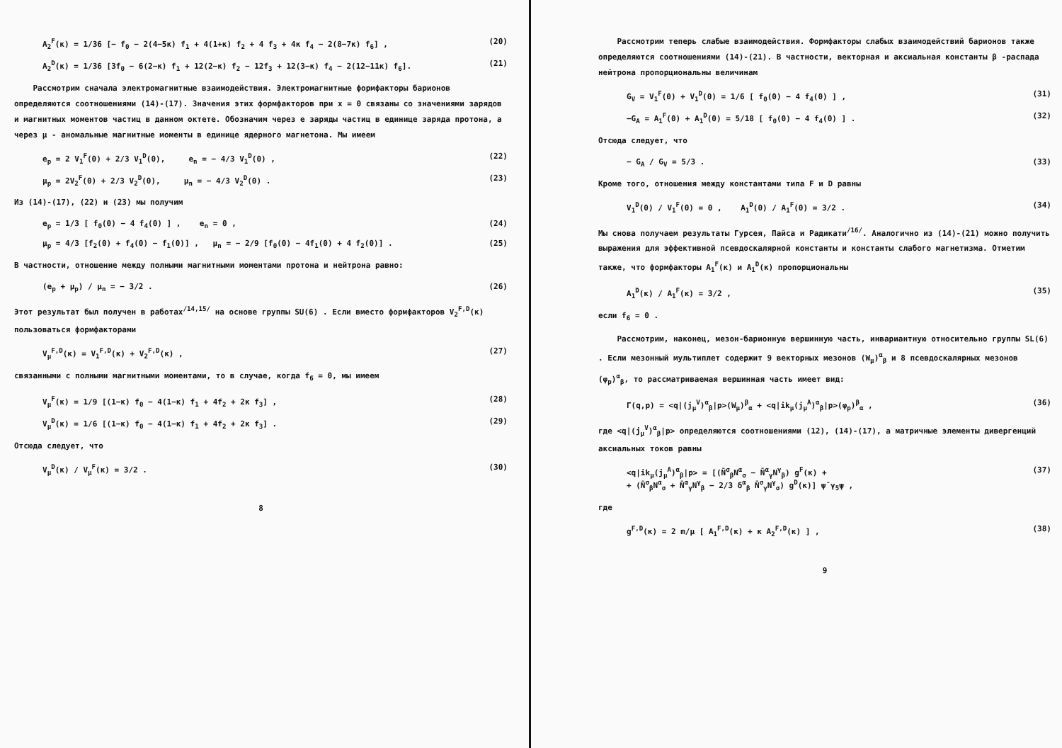A<sub>2</sub><sup>F</sup>(κ) = 1/36 [− f<sub>0</sub> − 2(4−5κ) f<sub>1</sub> + 4(1+κ) f<sub>2</sub> + 4 f<sub>3</sub> + 4κ f<sub>4</sub> − 2(8−7κ) f<sub>6</sub>] , (20)
A<sub>2</sub><sup>D</sup>(κ) = 1/36 [3f<sub>0</sub> − 6(2−κ) f<sub>1</sub> + 12(2−κ) f<sub>2</sub> − 12f<sub>3</sub> + 12(3−κ) f<sub>4</sub> − 2(12−11κ) f<sub>6</sub>]. (21)
Рассмотрим сначала электромагнитные взаимодействия. Электромагнитные формфакторы барионов определяются соотношениями (14)-(17). Значения этих формфакторов при x = 0 связаны со значениями зарядов и магнитных моментов частиц в данном октете. Обозначим через e заряды частиц в единице заряда протона, а через μ - аномальные магнитные моменты в единице ядерного магнетона. Мы имеем
e<sub>p</sub> = 2 V<sub>1</sub><sup>F</sup>(0) + 2/3 V<sub>1</sub><sup>D</sup>(0), e<sub>n</sub> = − 4/3 V<sub>1</sub><sup>D</sup>(0) , (22)
μ<sub>p</sub> = 2V<sub>2</sub><sup>F</sup>(0) + 2/3 V<sub>2</sub><sup>D</sup>(0), μ<sub>n</sub> = − 4/3 V<sub>2</sub><sup>D</sup>(0) . (23)
Из (14)-(17), (22) и (23) мы получим
e<sub>p</sub> = 1/3 [ f<sub>0</sub>(0) − 4 f<sub>4</sub>(0) ] , e<sub>n</sub> = 0 , (24)
μ<sub>p</sub> = 4/3 [f<sub>2</sub>(0) + f<sub>4</sub>(0) − f<sub>1</sub>(0)] , μ<sub>n</sub> = − 2/9 [f<sub>0</sub>(0) − 4f<sub>1</sub>(0) + 4 f<sub>2</sub>(0)] . (25)
В частности, отношение между полными магнитными моментами протона и нейтрона равно:
(e<sub>p</sub> + μ<sub>p</sub>) / μ<sub>n</sub> = − 3/2 . (26)
Этот результат был получен в работах<sup>/14,15/</sup> на основе группы SU(6) . Если вместо формфакторов V<sub>2</sub><sup>F,D</sup>(κ) пользоваться формфакторами
V<sub>μ</sub><sup>F,D</sup>(κ) = V<sub>1</sub><sup>F,D</sup>(κ) + V<sub>2</sub><sup>F,D</sup>(κ) , (27)
связанными с полными магнитными моментами, то в случае, когда f<sub>6</sub> = 0, мы имеем
V<sub>μ</sub><sup>F</sup>(κ) = 1/9 [(1−κ) f<sub>0</sub> − 4(1−κ) f<sub>1</sub> + 4f<sub>2</sub> + 2κ f<sub>3</sub>] , (28)
V<sub>μ</sub><sup>D</sup>(κ) = 1/6 [(1−κ) f<sub>0</sub> − 4(1−κ) f<sub>1</sub> + 4f<sub>2</sub> + 2κ f<sub>3</sub>] . (29)
Отсюда следует, что
V<sub>μ</sub><sup>D</sup>(κ) / V<sub>μ</sub><sup>F</sup>(κ) = 3/2 . (30)
8
Рассмотрим теперь слабые взаимодействия. Формфакторы слабых взаимодействий барионов также определяются соотношениями (14)-(21). В частности, векторная и аксиальная константы β -распада нейтрона пропорциональны величинам
G<sub>V</sub> = V<sub>1</sub><sup>F</sup>(0) + V<sub>1</sub><sup>D</sup>(0) = 1/6 [ f<sub>0</sub>(0) − 4 f<sub>4</sub>(0) ] , (31)
−G<sub>A</sub> = A<sub>1</sub><sup>F</sup>(0) + A<sub>1</sub><sup>D</sup>(0) = 5/18 [ f<sub>0</sub>(0) − 4 f<sub>4</sub>(0) ] . (32)
Отсюда следует, что
− G<sub>A</sub> / G<sub>V</sub> = 5/3 . (33)
Кроме того, отношения между константами типа F и D равны
V<sub>1</sub><sup>D</sup>(0) / V<sub>1</sub><sup>F</sup>(0) = 0 , A<sub>1</sub><sup>D</sup>(0) / A<sub>1</sub><sup>F</sup>(0) = 3/2 . (34)
Мы снова получаем результаты Гурсея, Пайса и Радикати<sup>/16/</sup>. Аналогично из (14)-(21) можно получить выражения для эффективной псевдоскалярной константы и константы слабого магнетизма. Отметим также, что формфакторы A<sub>1</sub><sup>F</sup>(κ) и A<sub>1</sub><sup>D</sup>(κ) пропорциональны
A<sub>1</sub><sup>D</sup>(κ) / A<sub>1</sub><sup>F</sup>(κ) = 3/2 , (35)
если f<sub>6</sub> = 0 .
Рассмотрим, наконец, мезон-барионную вершинную часть, инвариантную относительно группы SL(6) . Если мезонный мультиплет содержит 9 векторных мезонов (W<sub>μ</sub>)<sup>α</sup><sub>β</sub> и 8 псевдоскалярных мезонов (φ<sub>p</sub>)<sup>α</sup><sub>β</sub>, то рассматриваемая вершинная часть имеет вид:
Γ(q,p) = <q|(j<sub>μ</sub><sup>V</sup>)<sup>α</sup><sub>β</sub>|p>(W<sub>μ</sub>)<sup>β</sup><sub>α</sub> + <q|ik<sub>μ</sub>(j<sub>μ</sub><sup>A</sup>)<sup>α</sup><sub>β</sub>|p>(φ<sub>p</sub>)<sup>β</sup><sub>α</sub> , (36)
где <q|(j<sub>μ</sub><sup>V</sup>)<sup>α</sup><sub>β</sub>|p> определяются соотношениями (12), (14)-(17), а матричные элементы дивергенций аксиальных токов равны
<q|ik<sub>μ</sub>(j<sub>μ</sub><sup>A</sup>)<sup>α</sup><sub>β</sub>|p> = [(N̄<sup>σ</sup><sub>β</sub>N<sup>α</sup><sub>σ</sub> − N̄<sup>α</sup><sub>γ</sub>N<sup>γ</sup><sub>β</sub>) g<sup>F</sup>(κ) +
+ (N̄<sup>σ</sup><sub>β</sub>N<sup>α</sup><sub>σ</sub> + N̄<sup>α</sup><sub>γ</sub>N<sup>γ</sup><sub>β</sub> − 2/3 δ<sup>α</sup><sub>β</sub> N̄<sup>σ</sup><sub>γ</sub>N<sup>γ</sup><sub>σ</sub>) g<sup>D</sup>(κ)] ψ̄ γ<sub>5</sub>ψ , (37)
где
g<sup>F,D</sup>(κ) = 2 m/μ [ A<sub>1</sub><sup>F,D</sup>(κ) + κ A<sub>2</sub><sup>F,D</sup>(κ) ] , (38)
9